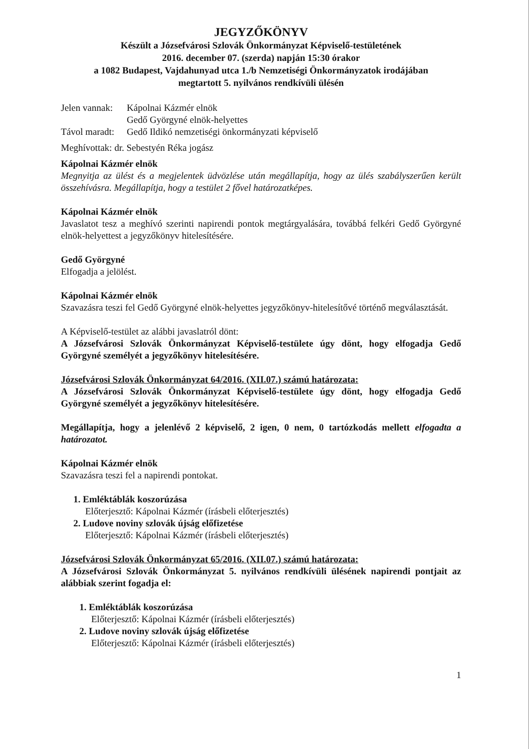JEGYZŐKÖNYV
Készült a Józsefvárosi Szlovák Önkormányzat Képviselő-testületének
2016. december 07. (szerda) napján 15:30 órakor
a 1082 Budapest, Vajdahunyad utca 1./b Nemzetiségi Önkormányzatok irodájában
megtartott 5. nyilvános rendkívüli ülésén
Jelen vannak: Kápolnai Kázmér elnök
Gedő Györgyné elnök-helyettes
Távol maradt: Gedő Ildikó nemzetiségi önkormányzati képviselő
Meghívottak: dr. Sebestyén Réka jogász
Kápolnai Kázmér elnök
Megnyitja az ülést és a megjelentek üdvözlése után megállapítja, hogy az ülés szabályszerűen került összehívásra. Megállapítja, hogy a testület 2 fővel határozatképes.
Kápolnai Kázmér elnök
Javaslatot tesz a meghívó szerinti napirendi pontok megtárgyalására, továbbá felkéri Gedő Györgyné elnök-helyettest a jegyzőkönyv hitelesítésére.
Gedő Györgyné
Elfogadja a jelölést.
Kápolnai Kázmér elnök
Szavazásra teszi fel Gedő Györgyné elnök-helyettes jegyzőkönyv-hitelesítővé történő megválasztását.
A Képviselő-testület az alábbi javaslatról dönt:
A Józsefvárosi Szlovák Önkormányzat Képviselő-testülete úgy dönt, hogy elfogadja Gedő Györgyné személyét a jegyzőkönyv hitelesítésére.
Józsefvárosi Szlovák Önkormányzat 64/2016. (XII.07.) számú határozata:
A Józsefvárosi Szlovák Önkormányzat Képviselő-testülete úgy dönt, hogy elfogadja Gedő Györgyné személyét a jegyzőkönyv hitelesítésére.
Megállapítja, hogy a jelenlévő 2 képviselő, 2 igen, 0 nem, 0 tartózkodás mellett elfogadta a határozatot.
Kápolnai Kázmér elnök
Szavazásra teszi fel a napirendi pontokat.
1. Emléktáblák koszorúzása
Előterjesztő: Kápolnai Kázmér (írásbeli előterjesztés)
2. Ludove noviny szlovák újság előfizetése
Előterjesztő: Kápolnai Kázmér (írásbeli előterjesztés)
Józsefvárosi Szlovák Önkormányzat 65/2016. (XII.07.) számú határozata:
A Józsefvárosi Szlovák Önkormányzat 5. nyilvános rendkívüli ülésének napirendi pontjait az alábbiak szerint fogadja el:
1. Emléktáblák koszorúzása
Előterjesztő: Kápolnai Kázmér (írásbeli előterjesztés)
2. Ludove noviny szlovák újság előfizetése
Előterjesztő: Kápolnai Kázmér (írásbeli előterjesztés)
1